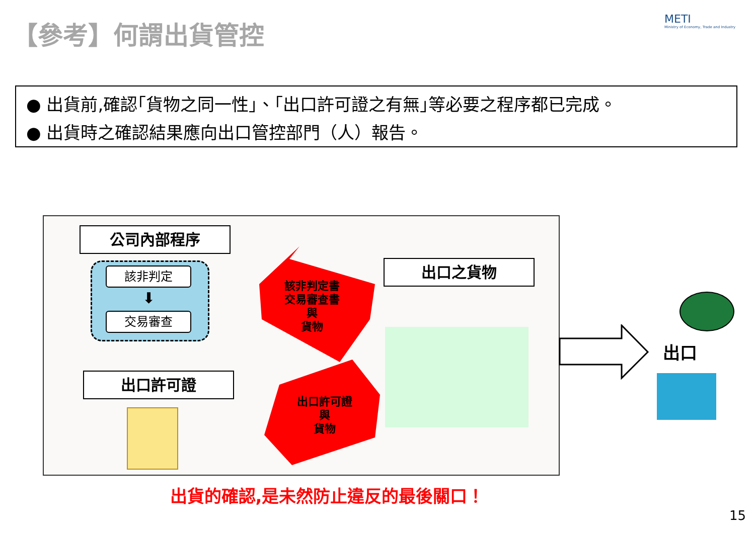【參考】何謂出貨管控
METI
Ministry of Economy, Trade and Industry
● 出貨前,確認｢貨物之同一性｣、｢出口許可證之有無｣等必要之程序都已完成。
● 出貨時之確認結果應向出口管控部門（人）報告。
公司內部程序
該非判定
⬇
交易審查
出口許可證
出口之貨物
該非判定書
交易審查書
與
貨物
出口許可證
與
貨物
出口
出貨的確認,是未然防止違反的最後關口！
15